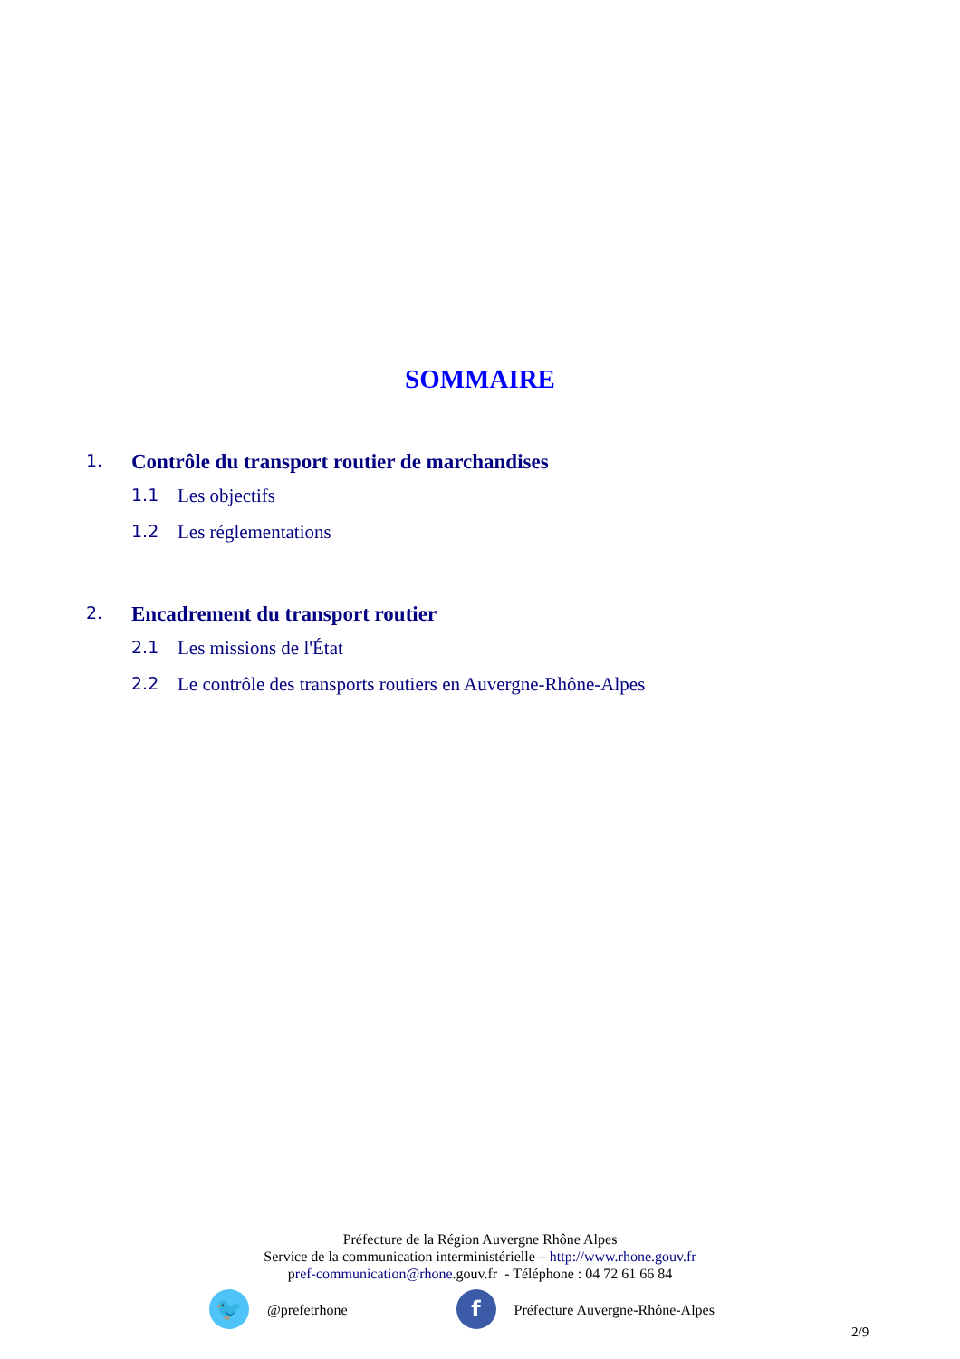SOMMAIRE
1. Contrôle du transport routier de marchandises
1.1 Les objectifs
1.2 Les réglementations
2. Encadrement du transport routier
2.1 Les missions de l'État
2.2 Le contrôle des transports routiers en Auvergne-Rhône-Alpes
Préfecture de la Région Auvergne Rhône Alpes
Service de la communication interministérielle – http://www.rhone.gouv.fr
pref-communication@rhone.gouv.fr - Téléphone : 04 72 61 66 84
🐦 @prefetrhone f Préfecture Auvergne-Rhône-Alpes
2/9